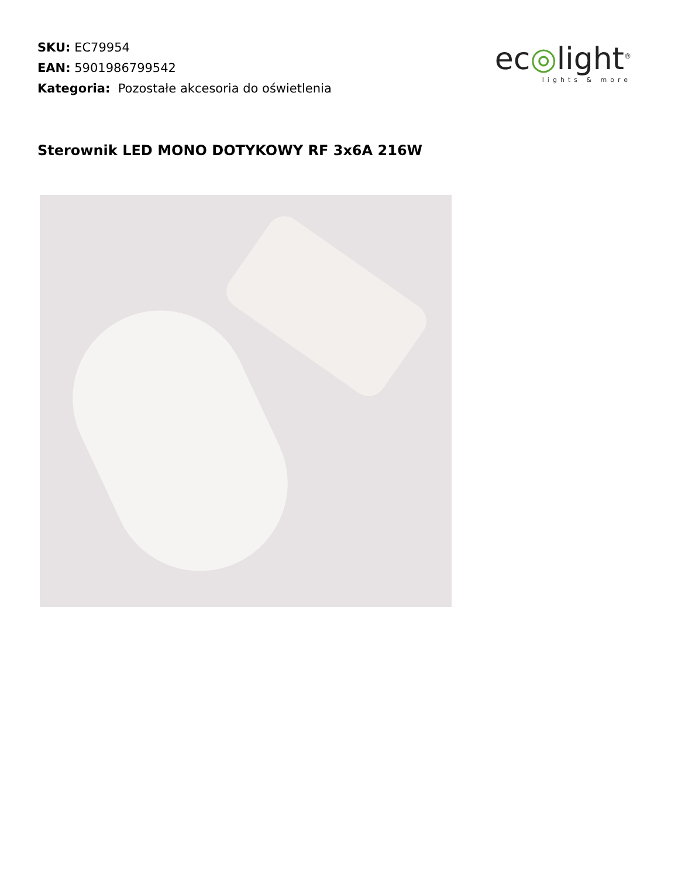SKU: EC79954
EAN: 5901986799542
Kategoria: Pozostałe akcesoria do oświetlenia
ec◎light<sup>®</sup>
lights & more
Sterownik LED MONO DOTYKOWY RF 3x6A 216W